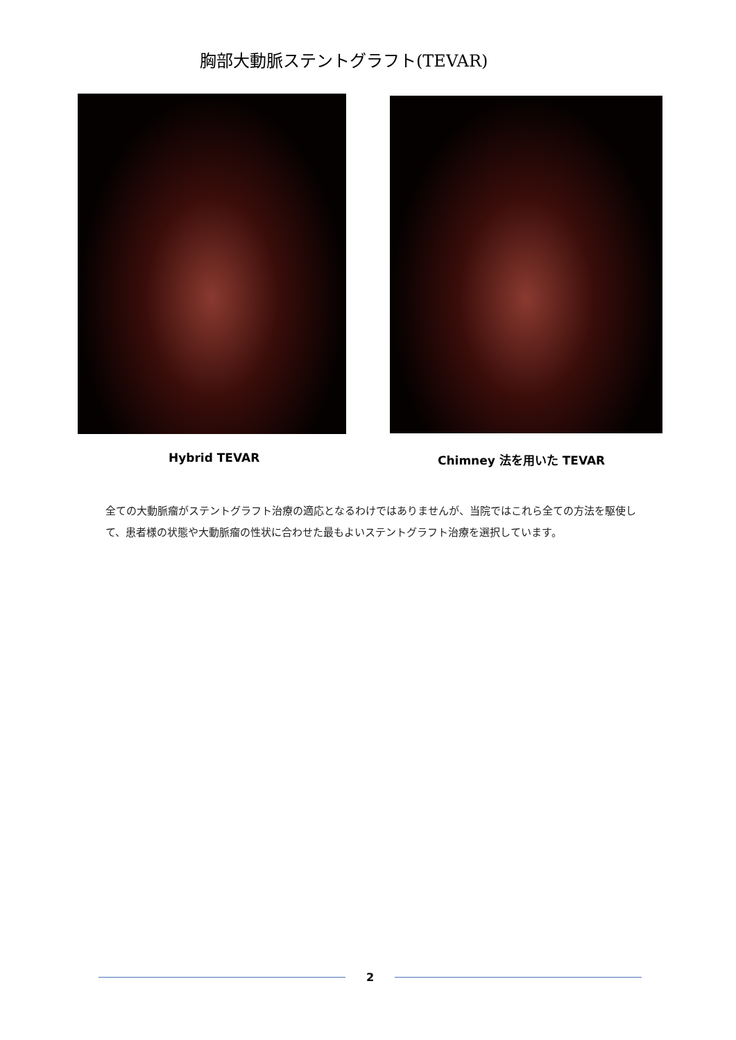胸部大動脈ステントグラフト(TEVAR)
Hybrid TEVAR Chimney 法を用いた TEVAR
全ての大動脈瘤がステントグラフト治療の適応となるわけではありませんが、当院ではこれら全ての方法を駆使して、患者様の状態や大動脈瘤の性状に合わせた最もよいステントグラフト治療を選択しています。
2